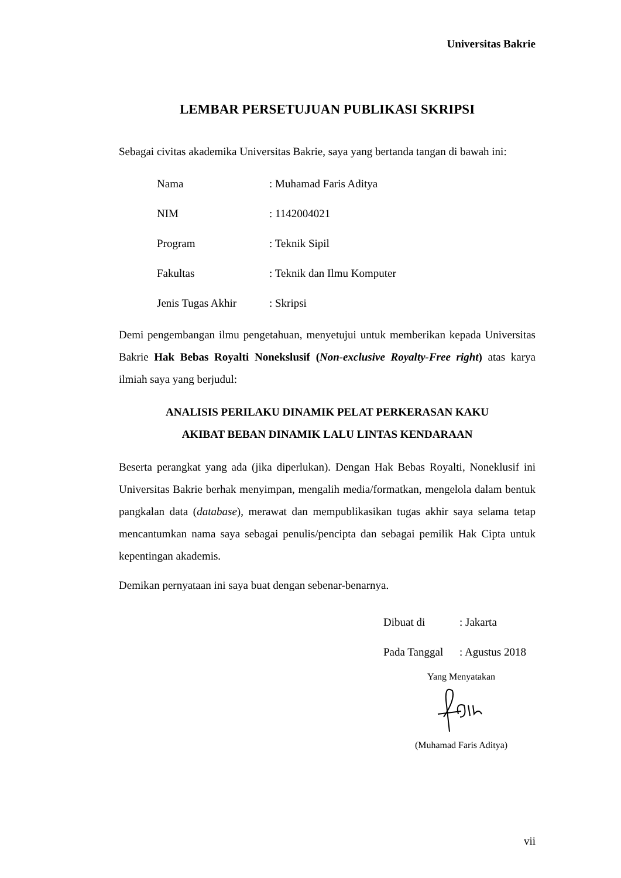Universitas Bakrie
LEMBAR PERSETUJUAN PUBLIKASI SKRIPSI
Sebagai civitas akademika Universitas Bakrie, saya yang bertanda tangan di bawah ini:
Nama: Muhamad Faris Aditya
NIM: 1142004021
Program: Teknik Sipil
Fakultas: Teknik dan Ilmu Komputer
Jenis Tugas Akhir: Skripsi
Demi pengembangan ilmu pengetahuan, menyetujui untuk memberikan kepada Universitas Bakrie Hak Bebas Royalti Nonekslusif (Non-exclusive Royalty-Free right) atas karya ilmiah saya yang berjudul:
ANALISIS PERILAKU DINAMIK PELAT PERKERASAN KAKU
AKIBAT BEBAN DINAMIK LALU LINTAS KENDARAAN
Beserta perangkat yang ada (jika diperlukan). Dengan Hak Bebas Royalti, Noneklusif ini Universitas Bakrie berhak menyimpan, mengalih media/formatkan, mengelola dalam bentuk pangkalan data (database), merawat dan mempublikasikan tugas akhir saya selama tetap mencantumkan nama saya sebagai penulis/pencipta dan sebagai pemilik Hak Cipta untuk kepentingan akademis.
Demikan pernyataan ini saya buat dengan sebenar-benarnya.
Dibuat di: Jakarta
Pada Tanggal: Agustus 2018
Yang Menyatakan
(Muhamad Faris Aditya)
vii